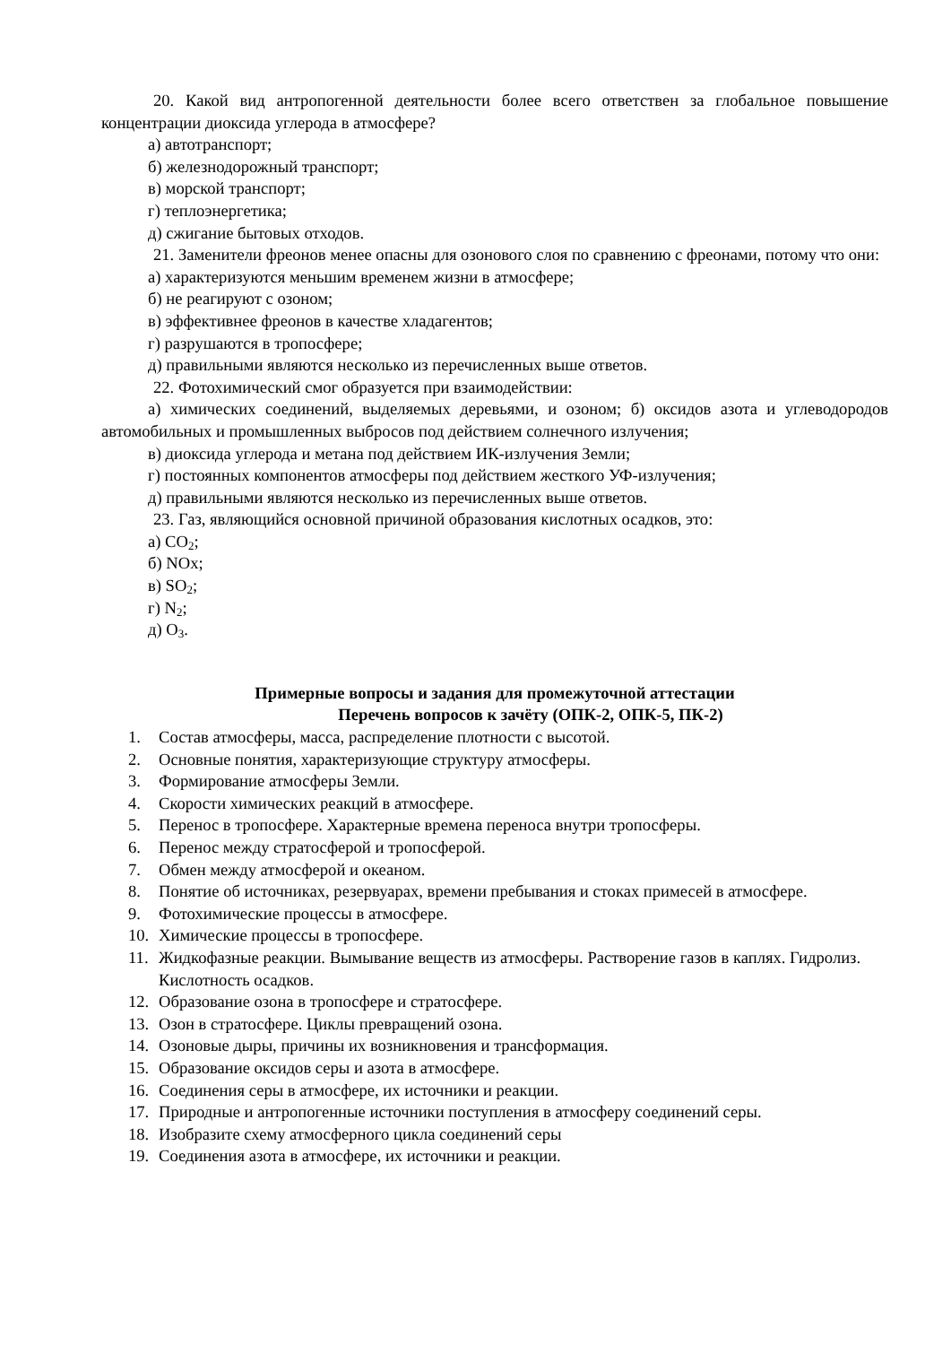20. Какой вид антропогенной деятельности более всего ответствен за глобальное повышение концентрации диоксида углерода в атмосфере?
а) автотранспорт;
б) железнодорожный транспорт;
в) морской транспорт;
г) теплоэнергетика;
д) сжигание бытовых отходов.
21. Заменители фреонов менее опасны для озонового слоя по сравнению с фреонами, потому что они:
а) характеризуются меньшим временем жизни в атмосфере;
б) не реагируют с озоном;
в) эффективнее фреонов в качестве хладагентов;
г) разрушаются в тропосфере;
д) правильными являются несколько из перечисленных выше ответов.
22. Фотохимический смог образуется при взаимодействии:
а) химических соединений, выделяемых деревьями, и озоном; б) оксидов азота и углеводородов автомобильных и промышленных выбросов под действием солнечного излучения;
в) диоксида углерода и метана под действием ИК-излучения Земли;
г) постоянных компонентов атмосферы под действием жесткого УФ-излучения;
д) правильными являются несколько из перечисленных выше ответов.
23. Газ, являющийся основной причиной образования кислотных осадков, это:
а) CO<sub>2</sub>;
б) NOx;
в) SO<sub>2</sub>;
г) N<sub>2</sub>;
д) O<sub>3</sub>.
Примерные вопросы и задания для промежуточной аттестации
Перечень вопросов к зачёту (ОПК-2, ОПК-5, ПК-2)
1. Состав атмосферы, масса, распределение плотности с высотой.
2. Основные понятия, характеризующие структуру атмосферы.
3. Формирование атмосферы Земли.
4. Скорости химических реакций в атмосфере.
5. Перенос в тропосфере. Характерные времена переноса внутри тропосферы.
6. Перенос между стратосферой и тропосферой.
7. Обмен между атмосферой и океаном.
8. Понятие об источниках, резервуарах, времени пребывания и стоках примесей в атмосфере.
9. Фотохимические процессы в атмосфере.
10. Химические процессы в тропосфере.
11. Жидкофазные реакции. Вымывание веществ из атмосферы. Растворение газов в каплях. Гидролиз. Кислотность осадков.
12. Образование озона в тропосфере и стратосфере.
13. Озон в стратосфере. Циклы превращений озона.
14. Озоновые дыры, причины их возникновения и трансформация.
15. Образование оксидов серы и азота в атмосфере.
16. Соединения серы в атмосфере, их источники и реакции.
17. Природные и антропогенные источники поступления в атмосферу соединений серы.
18. Изобразите схему атмосферного цикла соединений серы
19. Соединения азота в атмосфере, их источники и реакции.